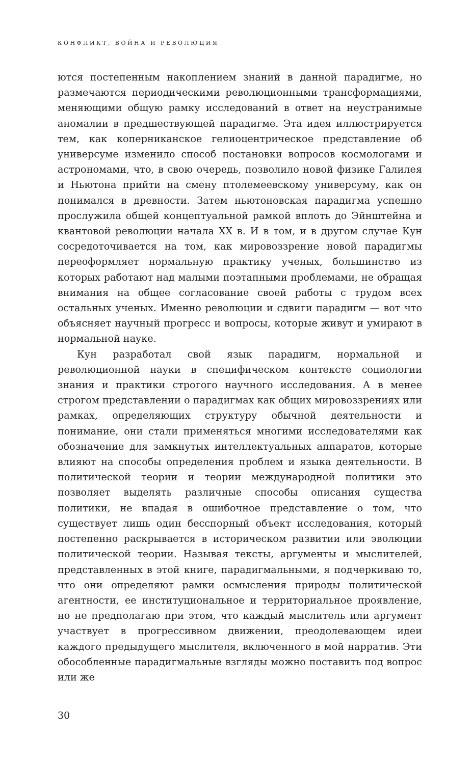КОНФЛИКТ, ВОЙНА И РЕВОЛЮЦИЯ
ются постепенным накоплением знаний в данной парадигме, но размечаются периодическими революционными трансформациями, меняющими общую рамку исследований в ответ на неустранимые аномалии в предшествующей парадигме. Эта идея иллюстрируется тем, как коперниканское гелиоцентрическое представление об универсуме изменило способ постановки вопросов космологами и астрономами, что, в свою очередь, позволило новой физике Галилея и Ньютона прийти на смену птолемеевскому универсуму, как он понимался в древности. Затем ньютоновская парадигма успешно прослужила общей концептуальной рамкой вплоть до Эйнштейна и квантовой революции начала XX в. И в том, и в другом случае Кун сосредоточивается на том, как мировоззрение новой парадигмы переоформляет нормальную практику ученых, большинство из которых работают над малыми поэтапными проблемами, не обращая внимания на общее согласование своей работы с трудом всех остальных ученых. Именно революции и сдвиги парадигм — вот что объясняет научный прогресс и вопросы, которые живут и умирают в нормальной науке.
Кун разработал свой язык парадигм, нормальной и революционной науки в специфическом контексте социологии знания и практики строгого научного исследования. А в менее строгом представлении о парадигмах как общих мировоззрениях или рамках, определяющих структуру обычной деятельности и понимание, они стали применяться многими исследователями как обозначение для замкнутых интеллектуальных аппаратов, которые влияют на способы определения проблем и языка деятельности. В политической теории и теории международной политики это позволяет выделять различные способы описания существа политики, не впадая в ошибочное представление о том, что существует лишь один бесспорный объект исследования, который постепенно раскрывается в историческом развитии или эволюции политической теории. Называя тексты, аргументы и мыслителей, представленных в этой книге, парадигмальными, я подчеркиваю то, что они определяют рамки осмысления природы политической агентности, ее институциональное и территориальное проявление, но не предполагаю при этом, что каждый мыслитель или аргумент участвует в прогрессивном движении, преодолевающем идеи каждого предыдущего мыслителя, включенного в мой нарратив. Эти обособленные парадигмальные взгляды можно поставить под вопрос или же
30